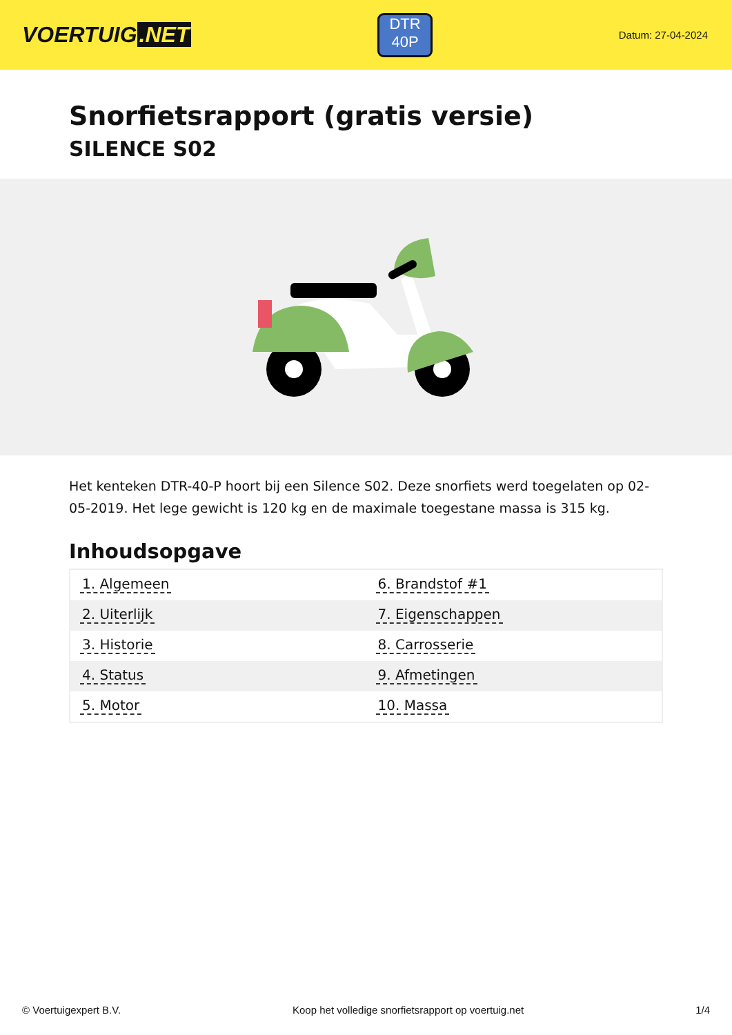VOERTUIG.NET
DTR
40P
Datum: 27-04-2024
Snorfietsrapport (gratis versie)
SILENCE S02
Het kenteken DTR-40-P hoort bij een Silence S02. Deze snorfiets werd toegelaten op 02-05-2019. Het lege gewicht is 120 kg en de maximale toegestane massa is 315 kg.
Inhoudsopgave
| 1. Algemeen | 6. Brandstof #1 |
| 2. Uiterlijk | 7. Eigenschappen |
| 3. Historie | 8. Carrosserie |
| 4. Status | 9. Afmetingen |
| 5. Motor | 10. Massa |
© Voertuigexpert B.V. Koop het volledige snorfietsrapport op voertuig.net 1/4